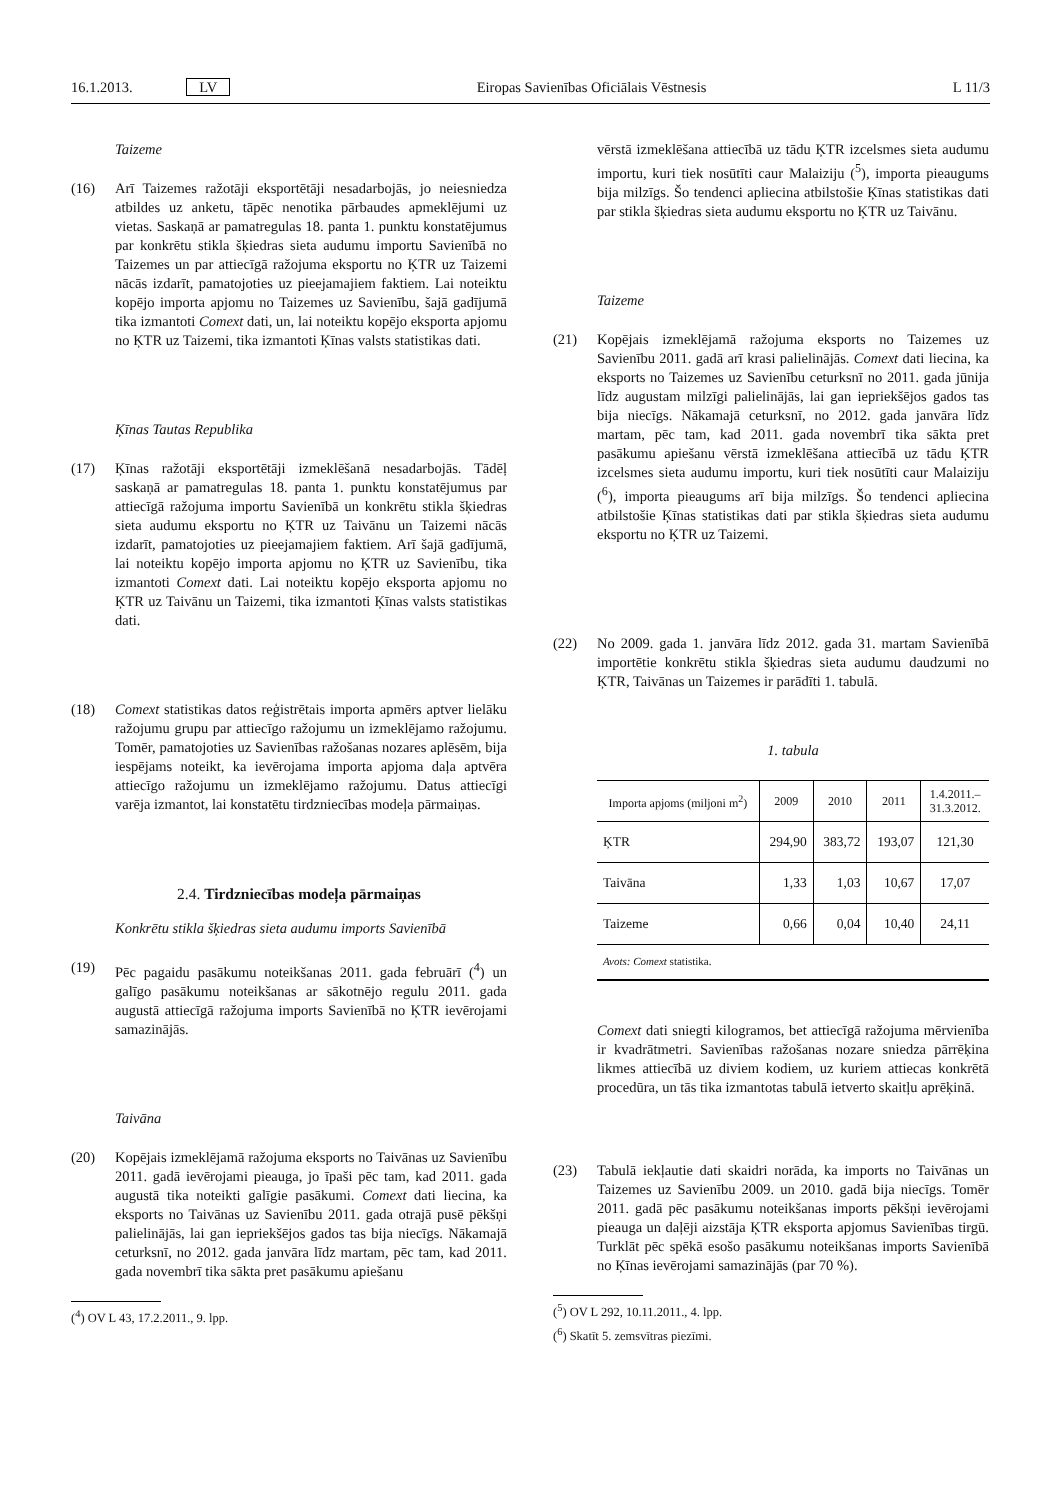16.1.2013. LV Eiropas Savienības Oficiālais Vēstnesis L 11/3
Taizeme
(16) Arī Taizemes ražotāji eksportētāji nesadarbojās, jo neiesniedza atbildes uz anketu, tāpēc nenotika pārbaudes apmeklējumi uz vietas. Saskaņā ar pamatregulas 18. panta 1. punktu konstatējumus par konkrētu stikla šķiedras sieta audumu importu Savienībā no Taizemes un par attiecīgā ražojuma eksportu no ĶTR uz Taizemi nācās izdarīt, pamatojoties uz pieejamajiem faktiem. Lai noteiktu kopējo importa apjomu no Taizemes uz Savienību, šajā gadījumā tika izmantoti Comext dati, un, lai noteiktu kopējo eksporta apjomu no ĶTR uz Taizemi, tika izmantoti Ķīnas valsts statistikas dati.
Ķīnas Tautas Republika
(17) Ķīnas ražotāji eksportētāji izmeklēšanā nesadarbojās. Tādēļ saskaņā ar pamatregulas 18. panta 1. punktu konstatējumus par attiecīgā ražojuma importu Savienībā un konkrētu stikla šķiedras sieta audumu eksportu no ĶTR uz Taivānu un Taizemi nācās izdarīt, pamatojoties uz pieejamajiem faktiem. Arī šajā gadījumā, lai noteiktu kopējo importa apjomu no ĶTR uz Savienību, tika izmantoti Comext dati. Lai noteiktu kopējo eksporta apjomu no ĶTR uz Taivānu un Taizemi, tika izmantoti Ķīnas valsts statistikas dati.
(18) Comext statistikas datos reģistrētais importa apmērs aptver lielāku ražojumu grupu par attiecīgo ražojumu un izmeklējamo ražojumu. Tomēr, pamatojoties uz Savienības ražošanas nozares aplēsēm, bija iespējams noteikt, ka ievērojama importa apjoma daļa aptvēra attiecīgo ražojumu un izmeklējamo ražojumu. Datus attiecīgi varēja izmantot, lai konstatētu tirdzniecības modeļa pārmaiņas.
2.4. Tirdzniecības modeļa pārmaiņas
Konkrētu stikla šķiedras sieta audumu imports Savienībā
(19) Pēc pagaidu pasākumu noteikšanas 2011. gada februārī (<sup>4</sup>) un galīgo pasākumu noteikšanas ar sākotnējo regulu 2011. gada augustā attiecīgā ražojuma imports Savienībā no ĶTR ievērojami samazinājās.
Taivāna
(20) Kopējais izmeklējamā ražojuma eksports no Taivānas uz Savienību 2011. gadā ievērojami pieauga, jo īpaši pēc tam, kad 2011. gada augustā tika noteikti galīgie pasākumi. Comext dati liecina, ka eksports no Taivānas uz Savienību 2011. gada otrajā pusē pēkšņi palielinājās, lai gan iepriekšējos gados tas bija niecīgs. Nākamajā ceturksnī, no 2012. gada janvāra līdz martam, pēc tam, kad 2011. gada novembrī tika sākta pret pasākumu apiešanu
(<sup>4</sup>) OV L 43, 17.2.2011., 9. lpp.
vērstā izmeklēšana attiecībā uz tādu ĶTR izcelsmes sieta audumu importu, kuri tiek nosūtīti caur Malaiziju (<sup>5</sup>), importa pieaugums bija milzīgs. Šo tendenci apliecina atbilstošie Ķīnas statistikas dati par stikla šķiedras sieta audumu eksportu no ĶTR uz Taivānu.
Taizeme
(21) Kopējais izmeklējamā ražojuma eksports no Taizemes uz Savienību 2011. gadā arī krasi palielinājās. Comext dati liecina, ka eksports no Taizemes uz Savienību ceturksnī no 2011. gada jūnija līdz augustam milzīgi palielinājās, lai gan iepriekšējos gados tas bija niecīgs. Nākamajā ceturksnī, no 2012. gada janvāra līdz martam, pēc tam, kad 2011. gada novembrī tika sākta pret pasākumu apiešanu vērstā izmeklēšana attiecībā uz tādu ĶTR izcelsmes sieta audumu importu, kuri tiek nosūtīti caur Malaiziju (<sup>6</sup>), importa pieaugums arī bija milzīgs. Šo tendenci apliecina atbilstošie Ķīnas statistikas dati par stikla šķiedras sieta audumu eksportu no ĶTR uz Taizemi.
(22) No 2009. gada 1. janvāra līdz 2012. gada 31. martam Savienībā importētie konkrētu stikla šķiedras sieta audumu daudzumi no ĶTR, Taivānas un Taizemes ir parādīti 1. tabulā.
1. tabula
| Importa apjoms (miljoni m<sup>2</sup>) | 2009 | 2010 | 2011 | 1.4.2011.– 31.3.2012. |
| --- | --- | --- | --- | --- |
| ĶTR | 294,90 | 383,72 | 193,07 | 121,30 |
| Taivāna | 1,33 | 1,03 | 10,67 | 17,07 |
| Taizeme | 0,66 | 0,04 | 10,40 | 24,11 |
| Avots: Comext statistika. | | | | |
Comext dati sniegti kilogramos, bet attiecīgā ražojuma mērvienība ir kvadrātmetri. Savienības ražošanas nozare sniedza pārrēķina likmes attiecībā uz diviem kodiem, uz kuriem attiecas konkrētā procedūra, un tās tika izmantotas tabulā ietverto skaitļu aprēķinā.
(23) Tabulā iekļautie dati skaidri norāda, ka imports no Taivānas un Taizemes uz Savienību 2009. un 2010. gadā bija niecīgs. Tomēr 2011. gadā pēc pasākumu noteikšanas imports pēkšņi ievērojami pieauga un daļēji aizstāja ĶTR eksporta apjomus Savienības tirgū. Turklāt pēc spēkā esošo pasākumu noteikšanas imports Savienībā no Ķīnas ievērojami samazinājās (par 70 %).
(<sup>5</sup>) OV L 292, 10.11.2011., 4. lpp.
(<sup>6</sup>) Skatīt 5. zemsvītras piezīmi.